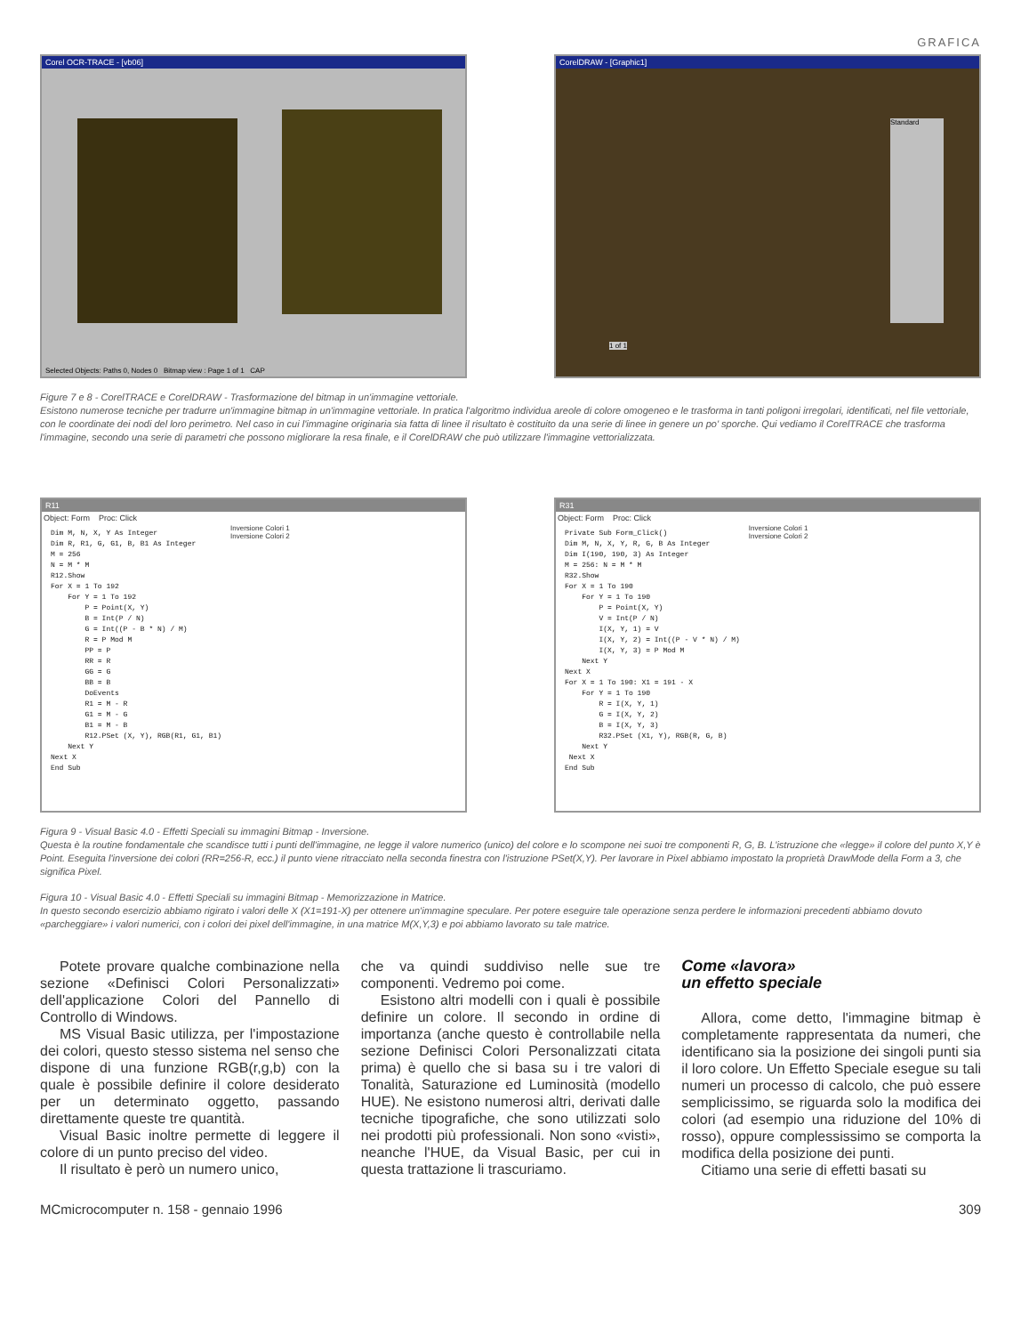GRAFICA
Corel OCR-TRACE - [vb06]
Selected Objects: Paths 0, Nodes 0 Bitmap view : Page 1 of 1 CAP
CorelDRAW - [Graphic1]
Standard
1 of 1
Figure 7 e 8 - CorelTRACE e CorelDRAW - Trasformazione del bitmap in un'immagine vettoriale.
Esistono numerose tecniche per tradurre un'immagine bitmap in un'immagine vettoriale. In pratica l'algoritmo individua areole di colore omogeneo e le trasforma in tanti poligoni irregolari, identificati, nel file vettoriale, con le coordinate dei nodi del loro perimetro. Nel caso in cui l'immagine originaria sia fatta di linee il risultato è costituito da una serie di linee in genere un po' sporche. Qui vediamo il CorelTRACE che trasforma l'immagine, secondo una serie di parametri che possono migliorare la resa finale, e il CorelDRAW che può utilizzare l'immagine vettorializzata.
R11
Object: Form Proc: Click
Dim M, N, X, Y As Integer Dim R, R1, G, G1, B, B1 As Integer M = 256 N = M * M R12.Show For X = 1 To 192 For Y = 1 To 192 P = Point(X, Y) B = Int(P / N) G = Int((P - B * N) / M) R = P Mod M PP = P RR = R GG = G BB = B DoEvents R1 = M - R G1 = M - G B1 = M - B R12.PSet (X, Y), RGB(R1, G1, B1) Next Y Next X End Sub
Inversione Colori 1
Inversione Colori 2
R31
Object: Form Proc: Click
Private Sub Form_Click() Dim M, N, X, Y, R, G, B As Integer Dim I(190, 190, 3) As Integer M = 256: N = M * M R32.Show For X = 1 To 190 For Y = 1 To 190 P = Point(X, Y) V = Int(P / N) I(X, Y, 1) = V I(X, Y, 2) = Int((P - V * N) / M) I(X, Y, 3) = P Mod M Next Y Next X For X = 1 To 190: X1 = 191 - X For Y = 1 To 190 R = I(X, Y, 1) G = I(X, Y, 2) B = I(X, Y, 3) R32.PSet (X1, Y), RGB(R, G, B) Next Y Next X End Sub
Inversione Colori 1
Inversione Colori 2
Figura 9 - Visual Basic 4.0 - Effetti Speciali su immagini Bitmap - Inversione.
Questa è la routine fondamentale che scandisce tutti i punti dell'immagine, ne legge il valore numerico (unico) del colore e lo scompone nei suoi tre componenti R, G, B. L'istruzione che «legge» il colore del punto X,Y è Point. Eseguita l'inversione dei colori (RR=256-R, ecc.) il punto viene ritracciato nella seconda finestra con l'istruzione PSet(X,Y). Per lavorare in Pixel abbiamo impostato la proprietà DrawMode della Form a 3, che significa Pixel.
Figura 10 - Visual Basic 4.0 - Effetti Speciali su immagini Bitmap - Memorizzazione in Matrice.
In questo secondo esercizio abbiamo rigirato i valori delle X (X1=191-X) per ottenere un'immagine speculare. Per potere eseguire tale operazione senza perdere le informazioni precedenti abbiamo dovuto «parcheggiare» i valori numerici, con i colori dei pixel dell'immagine, in una matrice M(X,Y,3) e poi abbiamo lavorato su tale matrice.
Potete provare qualche combinazione nella sezione «Definisci Colori Personalizzati» dell'applicazione Colori del Pannello di Controllo di Windows.
MS Visual Basic utilizza, per l'impostazione dei colori, questo stesso sistema nel senso che dispone di una funzione RGB(r,g,b) con la quale è possibile definire il colore desiderato per un determinato oggetto, passando direttamente queste tre quantità.
Visual Basic inoltre permette di leggere il colore di un punto preciso del video.
Il risultato è però un numero unico,
che va quindi suddiviso nelle sue tre componenti. Vedremo poi come.
Esistono altri modelli con i quali è possibile definire un colore. Il secondo in ordine di importanza (anche questo è controllabile nella sezione Definisci Colori Personalizzati citata prima) è quello che si basa su i tre valori di Tonalità, Saturazione ed Luminosità (modello HUE). Ne esistono numerosi altri, derivati dalle tecniche tipografiche, che sono utilizzati solo nei prodotti più professionali. Non sono «visti», neanche l'HUE, da Visual Basic, per cui in questa trattazione li trascuriamo.
Come «lavora»
un effetto speciale
Allora, come detto, l'immagine bitmap è completamente rappresentata da numeri, che identificano sia la posizione dei singoli punti sia il loro colore. Un Effetto Speciale esegue su tali numeri un processo di calcolo, che può essere semplicissimo, se riguarda solo la modifica dei colori (ad esempio una riduzione del 10% di rosso), oppure complessissimo se comporta la modifica della posizione dei punti.
Citiamo una serie di effetti basati su
MCmicrocomputer n. 158 - gennaio 1996 309